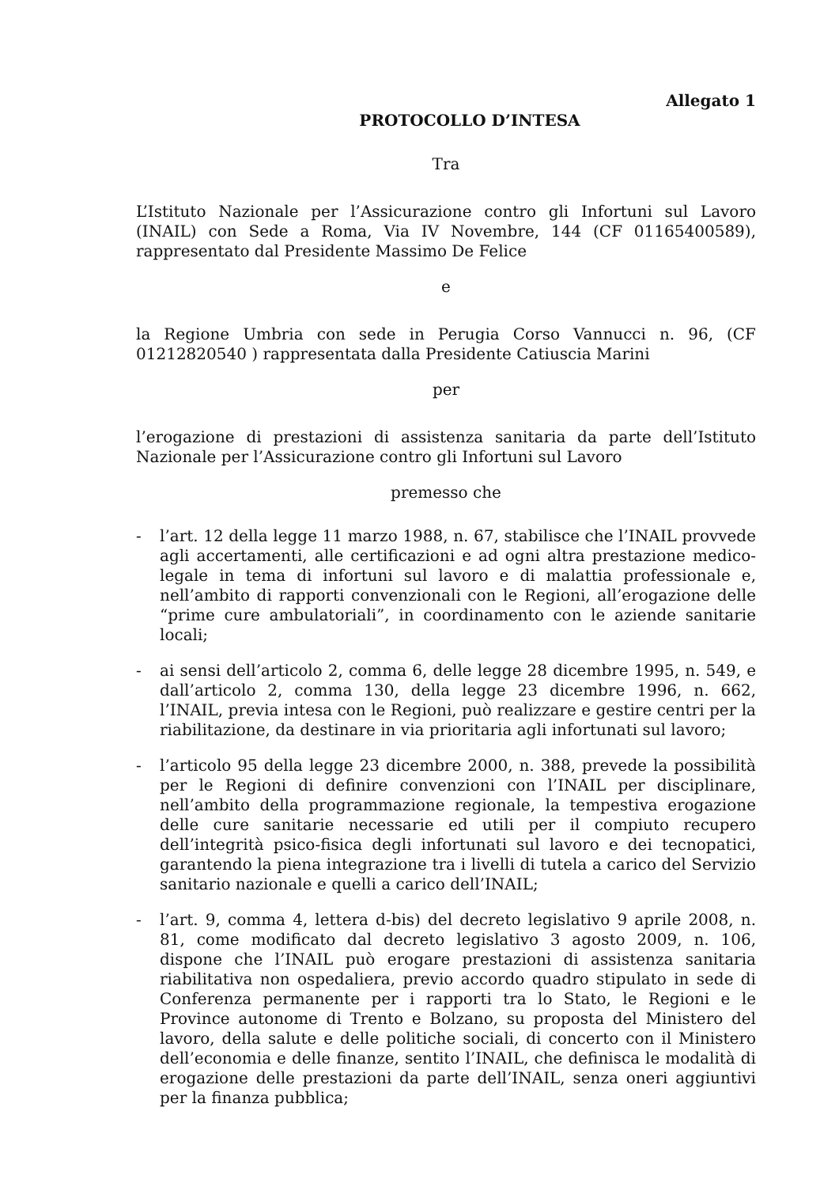Allegato 1
PROTOCOLLO D’INTESA
Tra
L’Istituto Nazionale per l’Assicurazione contro gli Infortuni sul Lavoro (INAIL) con Sede a Roma, Via IV Novembre, 144 (CF 01165400589), rappresentato dal Presidente Massimo De Felice
e
la Regione Umbria con sede in Perugia Corso Vannucci n. 96, (CF 01212820540 ) rappresentata dalla Presidente Catiuscia Marini
per
l’erogazione di prestazioni di assistenza sanitaria da parte dell’Istituto Nazionale per l’Assicurazione contro gli Infortuni sul Lavoro
premesso che
- l’art. 12 della legge 11 marzo 1988, n. 67, stabilisce che l’INAIL provvede agli accertamenti, alle certificazioni e ad ogni altra prestazione medico-legale in tema di infortuni sul lavoro e di malattia professionale e, nell’ambito di rapporti convenzionali con le Regioni, all’erogazione delle “prime cure ambulatoriali”, in coordinamento con le aziende sanitarie locali;
- ai sensi dell’articolo 2, comma 6, delle legge 28 dicembre 1995, n. 549, e dall’articolo 2, comma 130, della legge 23 dicembre 1996, n. 662, l’INAIL, previa intesa con le Regioni, può realizzare e gestire centri per la riabilitazione, da destinare in via prioritaria agli infortunati sul lavoro;
- l’articolo 95 della legge 23 dicembre 2000, n. 388, prevede la possibilità per le Regioni di definire convenzioni con l’INAIL per disciplinare, nell’ambito della programmazione regionale, la tempestiva erogazione delle cure sanitarie necessarie ed utili per il compiuto recupero dell’integrità psico-fisica degli infortunati sul lavoro e dei tecnopatici, garantendo la piena integrazione tra i livelli di tutela a carico del Servizio sanitario nazionale e quelli a carico dell’INAIL;
- l’art. 9, comma 4, lettera d-bis) del decreto legislativo 9 aprile 2008, n. 81, come modificato dal decreto legislativo 3 agosto 2009, n. 106, dispone che l’INAIL può erogare prestazioni di assistenza sanitaria riabilitativa non ospedaliera, previo accordo quadro stipulato in sede di Conferenza permanente per i rapporti tra lo Stato, le Regioni e le Province autonome di Trento e Bolzano, su proposta del Ministero del lavoro, della salute e delle politiche sociali, di concerto con il Ministero dell’economia e delle finanze, sentito l’INAIL, che definisca le modalità di erogazione delle prestazioni da parte dell’INAIL, senza oneri aggiuntivi per la finanza pubblica;